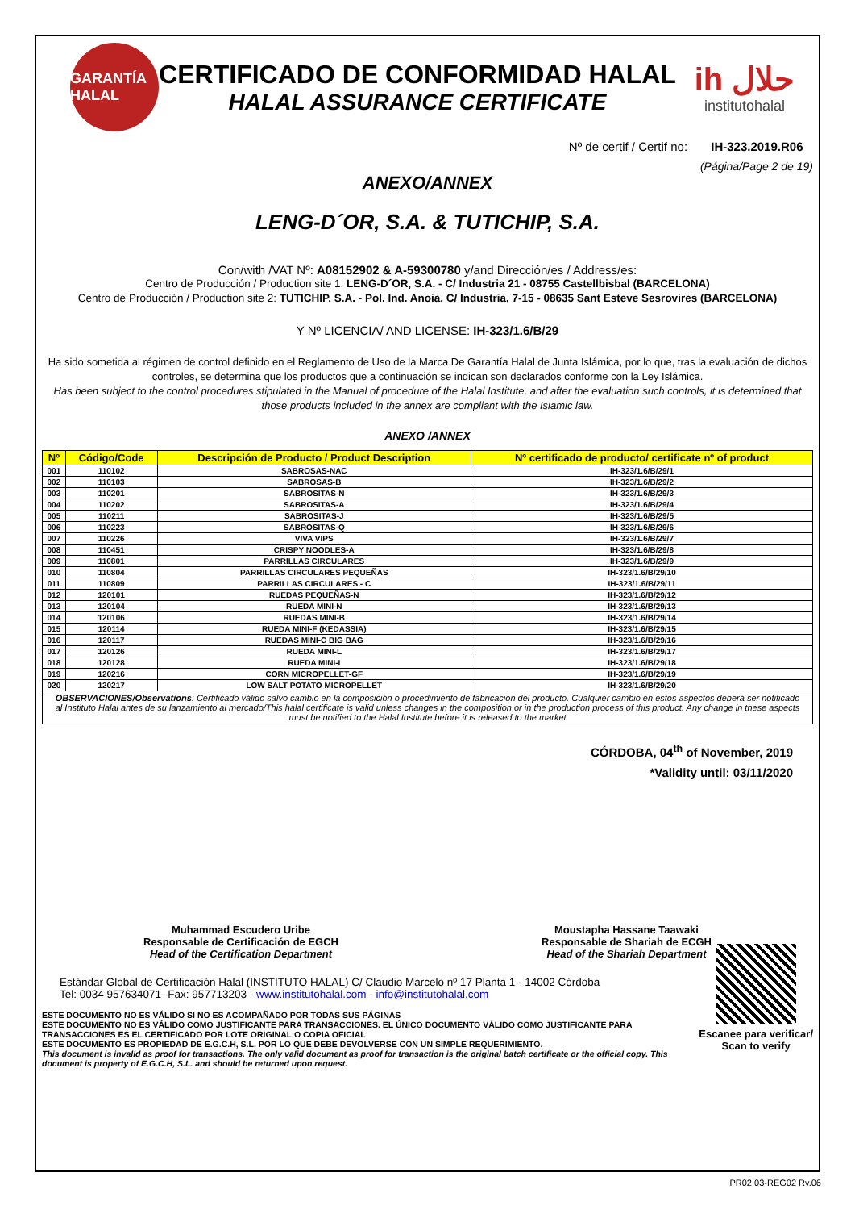GARANTÍA HALAL
CERTIFICADO DE CONFORMIDAD HALAL
HALAL ASSURANCE CERTIFICATE
ih حلال
institutohalal
Nº de certif / Certif no: IH-323.2019.R06
(Página/Page 2 de 19)
ANEXO/ANNEX
LENG-D´OR, S.A. & TUTICHIP, S.A.
Con/with /VAT Nº: A08152902 & A-59300780 y/and Dirección/es / Address/es:
Centro de Producción / Production site 1: LENG-D´OR, S.A. - C/ Industria 21 - 08755 Castellbisbal (BARCELONA)
Centro de Producción / Production site 2: TUTICHIP, S.A. - Pol. Ind. Anoia, C/ Industria, 7-15 - 08635 Sant Esteve Sesrovires (BARCELONA)
Y Nº LICENCIA/ AND LICENSE: IH-323/1.6/B/29
Ha sido sometida al régimen de control definido en el Reglamento de Uso de la Marca De Garantía Halal de Junta Islámica, por lo que, tras la evaluación de dichos controles, se determina que los productos que a continuación se indican son declarados conforme con la Ley Islámica.
Has been subject to the control procedures stipulated in the Manual of procedure of the Halal Institute, and after the evaluation such controls, it is determined that those products included in the annex are compliant with the Islamic law.
ANEXO /ANNEX
| Nº | Código/Code | Descripción de Producto / Product Description | Nº certificado de producto/ certificate nº of product |
| --- | --- | --- | --- |
| 001 | 110102 | SABROSAS-NAC | IH-323/1.6/B/29/1 |
| 002 | 110103 | SABROSAS-B | IH-323/1.6/B/29/2 |
| 003 | 110201 | SABROSITAS-N | IH-323/1.6/B/29/3 |
| 004 | 110202 | SABROSITAS-A | IH-323/1.6/B/29/4 |
| 005 | 110211 | SABROSITAS-J | IH-323/1.6/B/29/5 |
| 006 | 110223 | SABROSITAS-Q | IH-323/1.6/B/29/6 |
| 007 | 110226 | VIVA VIPS | IH-323/1.6/B/29/7 |
| 008 | 110451 | CRISPY NOODLES-A | IH-323/1.6/B/29/8 |
| 009 | 110801 | PARRILLAS CIRCULARES | IH-323/1.6/B/29/9 |
| 010 | 110804 | PARRILLAS CIRCULARES PEQUEÑAS | IH-323/1.6/B/29/10 |
| 011 | 110809 | PARRILLAS CIRCULARES - C | IH-323/1.6/B/29/11 |
| 012 | 120101 | RUEDAS PEQUEÑAS-N | IH-323/1.6/B/29/12 |
| 013 | 120104 | RUEDA MINI-N | IH-323/1.6/B/29/13 |
| 014 | 120106 | RUEDAS MINI-B | IH-323/1.6/B/29/14 |
| 015 | 120114 | RUEDA MINI-F (KEDASSIA) | IH-323/1.6/B/29/15 |
| 016 | 120117 | RUEDAS MINI-C BIG BAG | IH-323/1.6/B/29/16 |
| 017 | 120126 | RUEDA MINI-L | IH-323/1.6/B/29/17 |
| 018 | 120128 | RUEDA MINI-I | IH-323/1.6/B/29/18 |
| 019 | 120216 | CORN MICROPELLET-GF | IH-323/1.6/B/29/19 |
| 020 | 120217 | LOW SALT POTATO MICROPELLET | IH-323/1.6/B/29/20 |
OBSERVACIONES/Observations: Certificado válido salvo cambio en la composición o procedimiento de fabricación del producto. Cualquier cambio en estos aspectos deberá ser notificado al Instituto Halal antes de su lanzamiento al mercado/This halal certificate is valid unless changes in the composition or in the production process of this product. Any change in these aspects must be notified to the Halal Institute before it is released to the market
CÓRDOBA, 04<sup>th</sup> of November, 2019
*Validity until: 03/11/2020
Muhammad Escudero Uribe
Responsable de Certificación de EGCH
Head of the Certification Department
Moustapha Hassane Taawaki
Responsable de Shariah de ECGH
Head of the Shariah Department
Estándar Global de Certificación Halal (INSTITUTO HALAL) C/ Claudio Marcelo nº 17 Planta 1 - 14002 Córdoba
Tel: 0034 957634071- Fax: 957713203 - www.institutohalal.com - info@institutohalal.com
ESTE DOCUMENTO NO ES VÁLIDO SI NO ES ACOMPAÑADO POR TODAS SUS PÁGINAS
ESTE DOCUMENTO NO ES VÁLIDO COMO JUSTIFICANTE PARA TRANSACCIONES. EL ÚNICO DOCUMENTO VÁLIDO COMO JUSTIFICANTE PARA TRANSACCIONES ES EL CERTIFICADO POR LOTE ORIGINAL O COPIA OFICIAL
ESTE DOCUMENTO ES PROPIEDAD DE E.G.C.H, S.L. POR LO QUE DEBE DEVOLVERSE CON UN SIMPLE REQUERIMIENTO.
This document is invalid as proof for transactions. The only valid document as proof for transaction is the original batch certificate or the official copy. This document is property of E.G.C.H, S.L. and should be returned upon request.
Escanee para verificar/
Scan to verify
PR02.03-REG02 Rv.06